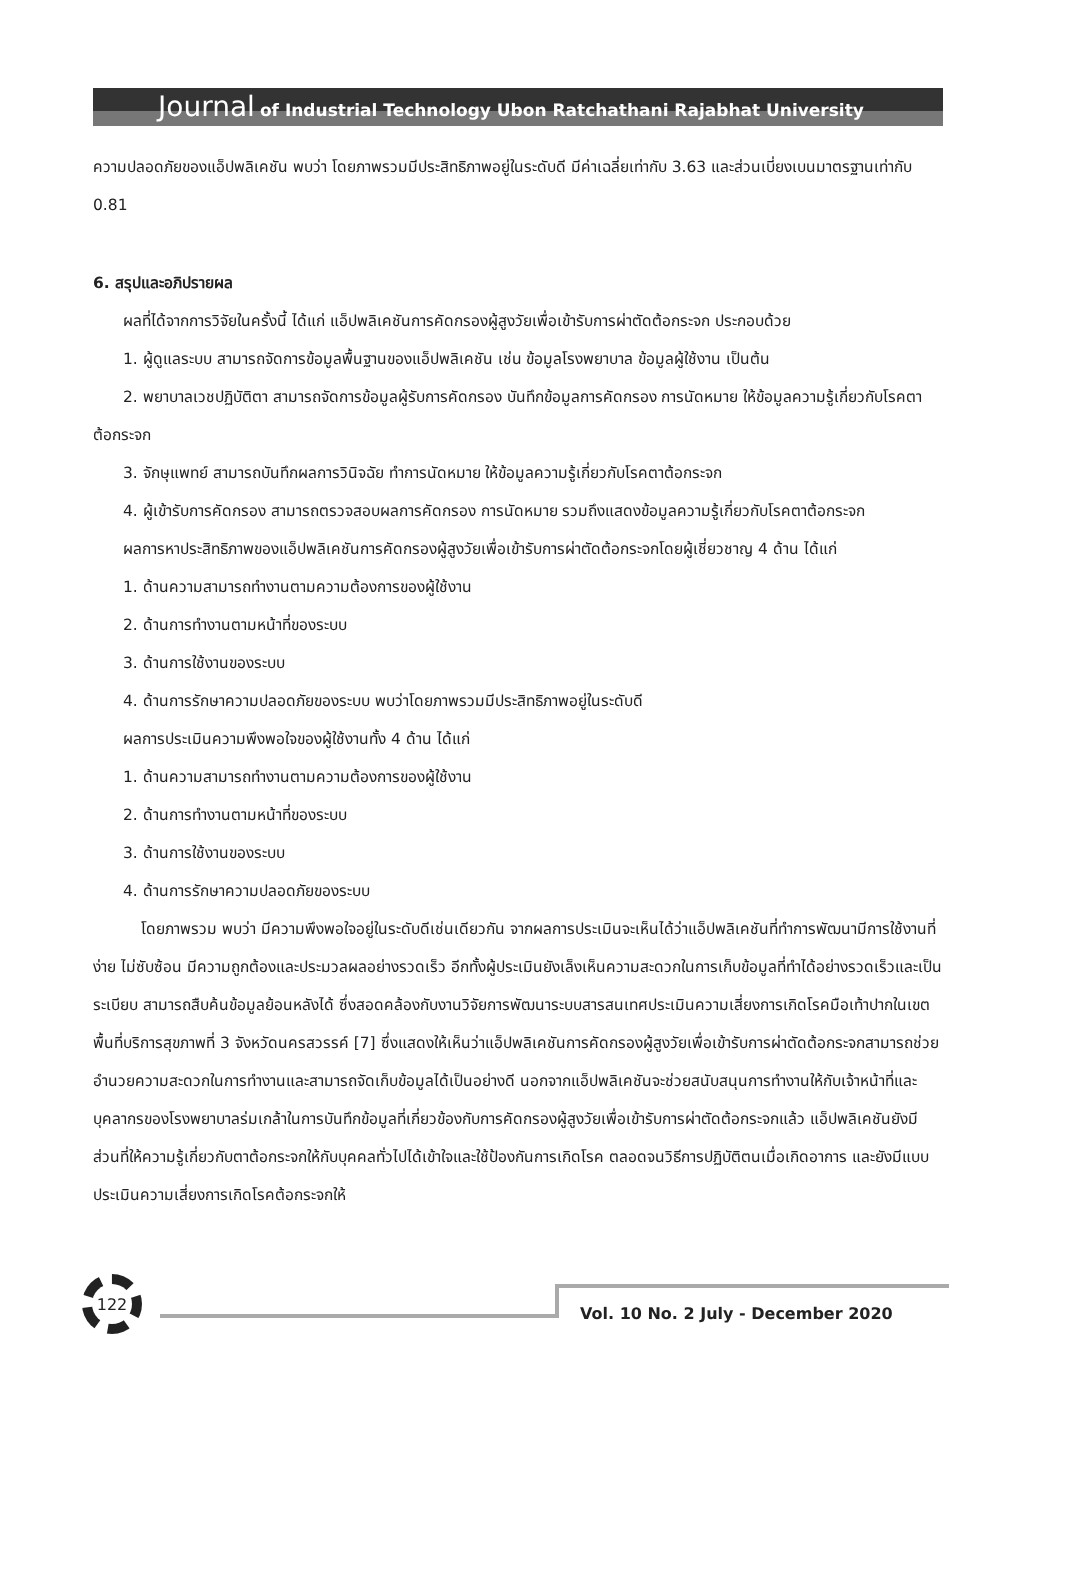Journal of Industrial Technology Ubon Ratchathani Rajabhat University
ความปลอดภัยของแอ็ปพลิเคชัน พบว่า โดยภาพรวมมีประสิทธิภาพอยู่ในระดับดี มีค่าเฉลี่ยเท่ากับ 3.63 และส่วนเบี่ยงเบนมาตรฐานเท่ากับ 0.81
6. สรุปและอภิปรายผล
ผลที่ได้จากการวิจัยในครั้งนี้ ได้แก่ แอ็ปพลิเคชันการคัดกรองผู้สูงวัยเพื่อเข้ารับการผ่าตัดต้อกระจก ประกอบด้วย
1. ผู้ดูแลระบบ สามารถจัดการข้อมูลพื้นฐานของแอ็ปพลิเคชัน เช่น ข้อมูลโรงพยาบาล ข้อมูลผู้ใช้งาน เป็นต้น
2. พยาบาลเวชปฏิบัติตา สามารถจัดการข้อมูลผู้รับการคัดกรอง บันทึกข้อมูลการคัดกรอง การนัดหมาย ให้ข้อมูลความรู้เกี่ยวกับโรคตาต้อกระจก
3. จักษุแพทย์ สามารถบันทึกผลการวินิจฉัย ทำการนัดหมาย ให้ข้อมูลความรู้เกี่ยวกับโรคตาต้อกระจก
4. ผู้เข้ารับการคัดกรอง สามารถตรวจสอบผลการคัดกรอง การนัดหมาย รวมถึงแสดงข้อมูลความรู้เกี่ยวกับโรคตาต้อกระจก
ผลการหาประสิทธิภาพของแอ็ปพลิเคชันการคัดกรองผู้สูงวัยเพื่อเข้ารับการผ่าตัดต้อกระจกโดยผู้เชี่ยวชาญ 4 ด้าน ได้แก่
1. ด้านความสามารถทำงานตามความต้องการของผู้ใช้งาน
2. ด้านการทำงานตามหน้าที่ของระบบ
3. ด้านการใช้งานของระบบ
4. ด้านการรักษาความปลอดภัยของระบบ พบว่าโดยภาพรวมมีประสิทธิภาพอยู่ในระดับดี
ผลการประเมินความพึงพอใจของผู้ใช้งานทั้ง 4 ด้าน ได้แก่
1. ด้านความสามารถทำงานตามความต้องการของผู้ใช้งาน
2. ด้านการทำงานตามหน้าที่ของระบบ
3. ด้านการใช้งานของระบบ
4. ด้านการรักษาความปลอดภัยของระบบ
โดยภาพรวม พบว่า มีความพึงพอใจอยู่ในระดับดีเช่นเดียวกัน จากผลการประเมินจะเห็นได้ว่าแอ็ปพลิเคชันที่ทำการพัฒนามีการใช้งานที่ง่าย ไม่ซับซ้อน มีความถูกต้องและประมวลผลอย่างรวดเร็ว อีกทั้งผู้ประเมินยังเล็งเห็นความสะดวกในการเก็บข้อมูลที่ทำได้อย่างรวดเร็วและเป็นระเบียบ สามารถสืบค้นข้อมูลย้อนหลังได้ ซึ่งสอดคล้องกับงานวิจัยการพัฒนาระบบสารสนเทศประเมินความเสี่ยงการเกิดโรคมือเท้าปากในเขตพื้นที่บริการสุขภาพที่ 3 จังหวัดนครสวรรค์ [7] ซึ่งแสดงให้เห็นว่าแอ็ปพลิเคชันการคัดกรองผู้สูงวัยเพื่อเข้ารับการผ่าตัดต้อกระจกสามารถช่วยอำนวยความสะดวกในการทำงานและสามารถจัดเก็บข้อมูลได้เป็นอย่างดี นอกจากแอ็ปพลิเคชันจะช่วยสนับสนุนการทำงานให้กับเจ้าหน้าที่และบุคลากรของโรงพยาบาลร่มเกล้าในการบันทึกข้อมูลที่เกี่ยวข้องกับการคัดกรองผู้สูงวัยเพื่อเข้ารับการผ่าตัดต้อกระจกแล้ว แอ็ปพลิเคชันยังมีส่วนที่ให้ความรู้เกี่ยวกับตาต้อกระจกให้กับบุคคลทั่วไปได้เข้าใจและใช้ป้องกันการเกิดโรค ตลอดจนวิธีการปฏิบัติตนเมื่อเกิดอาการ และยังมีแบบประเมินความเสี่ยงการเกิดโรคต้อกระจกให้
122
Vol. 10 No. 2 July - December 2020